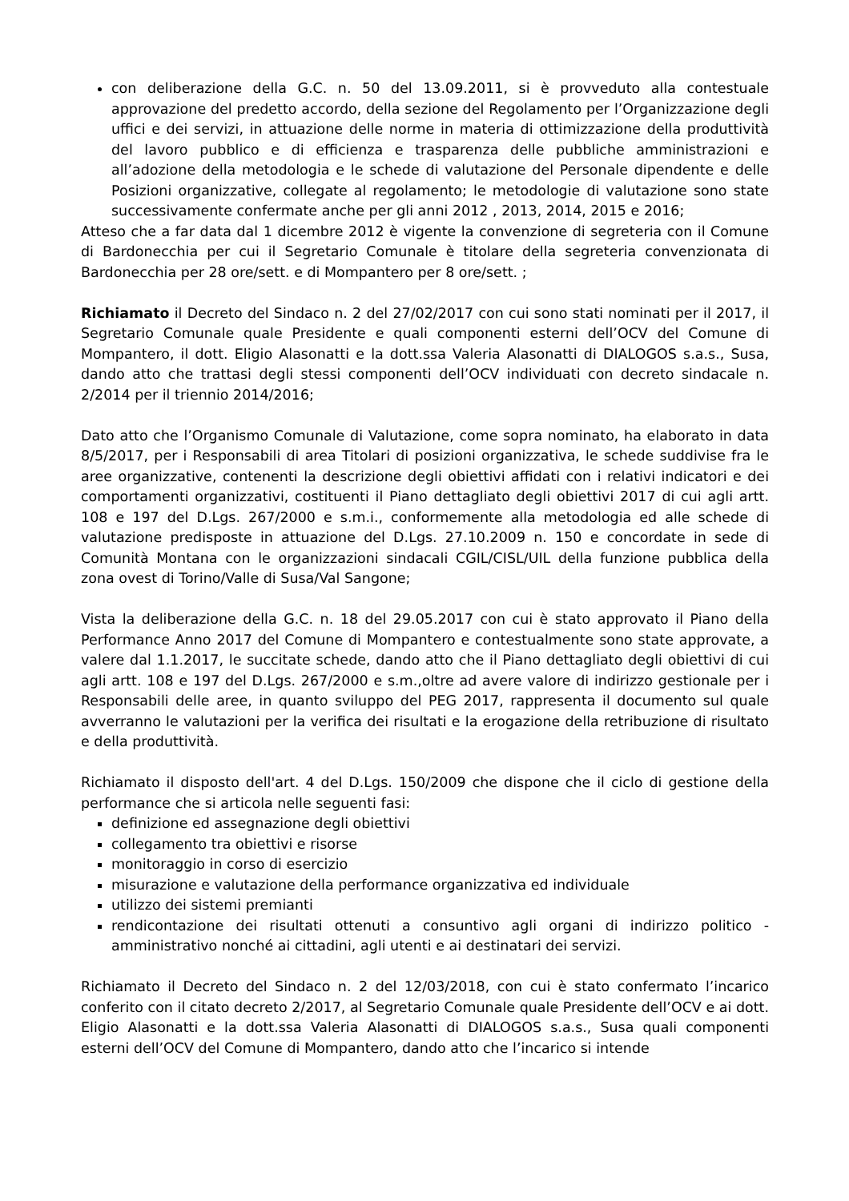con deliberazione della G.C. n. 50 del 13.09.2011, si è provveduto alla contestuale approvazione del predetto accordo, della sezione del Regolamento per l’Organizzazione degli uffici e dei servizi, in attuazione delle norme in materia di ottimizzazione della produttività del lavoro pubblico e di efficienza e trasparenza delle pubbliche amministrazioni e all’adozione della metodologia e le schede di valutazione del Personale dipendente e delle Posizioni organizzative, collegate al regolamento; le metodologie di valutazione sono state successivamente confermate anche per gli anni 2012 , 2013, 2014, 2015 e 2016;
Atteso che a far data dal 1 dicembre 2012 è vigente la convenzione di segreteria con il Comune di Bardonecchia per cui il Segretario Comunale è titolare della segreteria convenzionata di Bardonecchia per 28 ore/sett. e di Mompantero per 8 ore/sett. ;
Richiamato il Decreto del Sindaco n. 2 del 27/02/2017 con cui sono stati nominati per il 2017, il Segretario Comunale quale Presidente e quali componenti esterni dell’OCV del Comune di Mompantero, il dott. Eligio Alasonatti e la dott.ssa Valeria Alasonatti di DIALOGOS s.a.s., Susa, dando atto che trattasi degli stessi componenti dell’OCV individuati con decreto sindacale n. 2/2014 per il triennio 2014/2016;
Dato atto che l’Organismo Comunale di Valutazione, come sopra nominato, ha elaborato in data 8/5/2017, per i Responsabili di area Titolari di posizioni organizzativa, le schede suddivise fra le aree organizzative, contenenti la descrizione degli obiettivi affidati con i relativi indicatori e dei comportamenti organizzativi, costituenti il Piano dettagliato degli obiettivi 2017 di cui agli artt. 108 e 197 del D.Lgs. 267/2000 e s.m.i., conformemente alla metodologia ed alle schede di valutazione predisposte in attuazione del D.Lgs. 27.10.2009 n. 150 e concordate in sede di Comunità Montana con le organizzazioni sindacali CGIL/CISL/UIL della funzione pubblica della zona ovest di Torino/Valle di Susa/Val Sangone;
Vista la deliberazione della G.C. n. 18 del 29.05.2017 con cui è stato approvato il Piano della Performance Anno 2017 del Comune di Mompantero e contestualmente sono state approvate, a valere dal 1.1.2017, le succitate schede, dando atto che il Piano dettagliato degli obiettivi di cui agli artt. 108 e 197 del D.Lgs. 267/2000 e s.m.,oltre ad avere valore di indirizzo gestionale per i Responsabili delle aree, in quanto sviluppo del PEG 2017, rappresenta il documento sul quale avverranno le valutazioni per la verifica dei risultati e la erogazione della retribuzione di risultato e della produttività.
Richiamato il disposto dell'art. 4 del D.Lgs. 150/2009 che dispone che il ciclo di gestione della performance che si articola nelle seguenti fasi:
definizione ed assegnazione degli obiettivi
collegamento tra obiettivi e risorse
monitoraggio in corso di esercizio
misurazione e valutazione della performance organizzativa ed individuale
utilizzo dei sistemi premianti
rendicontazione dei risultati ottenuti a consuntivo agli organi di indirizzo politico - amministrativo nonché ai cittadini, agli utenti e ai destinatari dei servizi.
Richiamato il Decreto del Sindaco n. 2 del 12/03/2018, con cui è stato confermato l’incarico conferito con il citato decreto 2/2017, al Segretario Comunale quale Presidente dell’OCV e ai dott. Eligio Alasonatti e la dott.ssa Valeria Alasonatti di DIALOGOS s.a.s., Susa quali componenti esterni dell’OCV del Comune di Mompantero, dando atto che l’incarico si intende